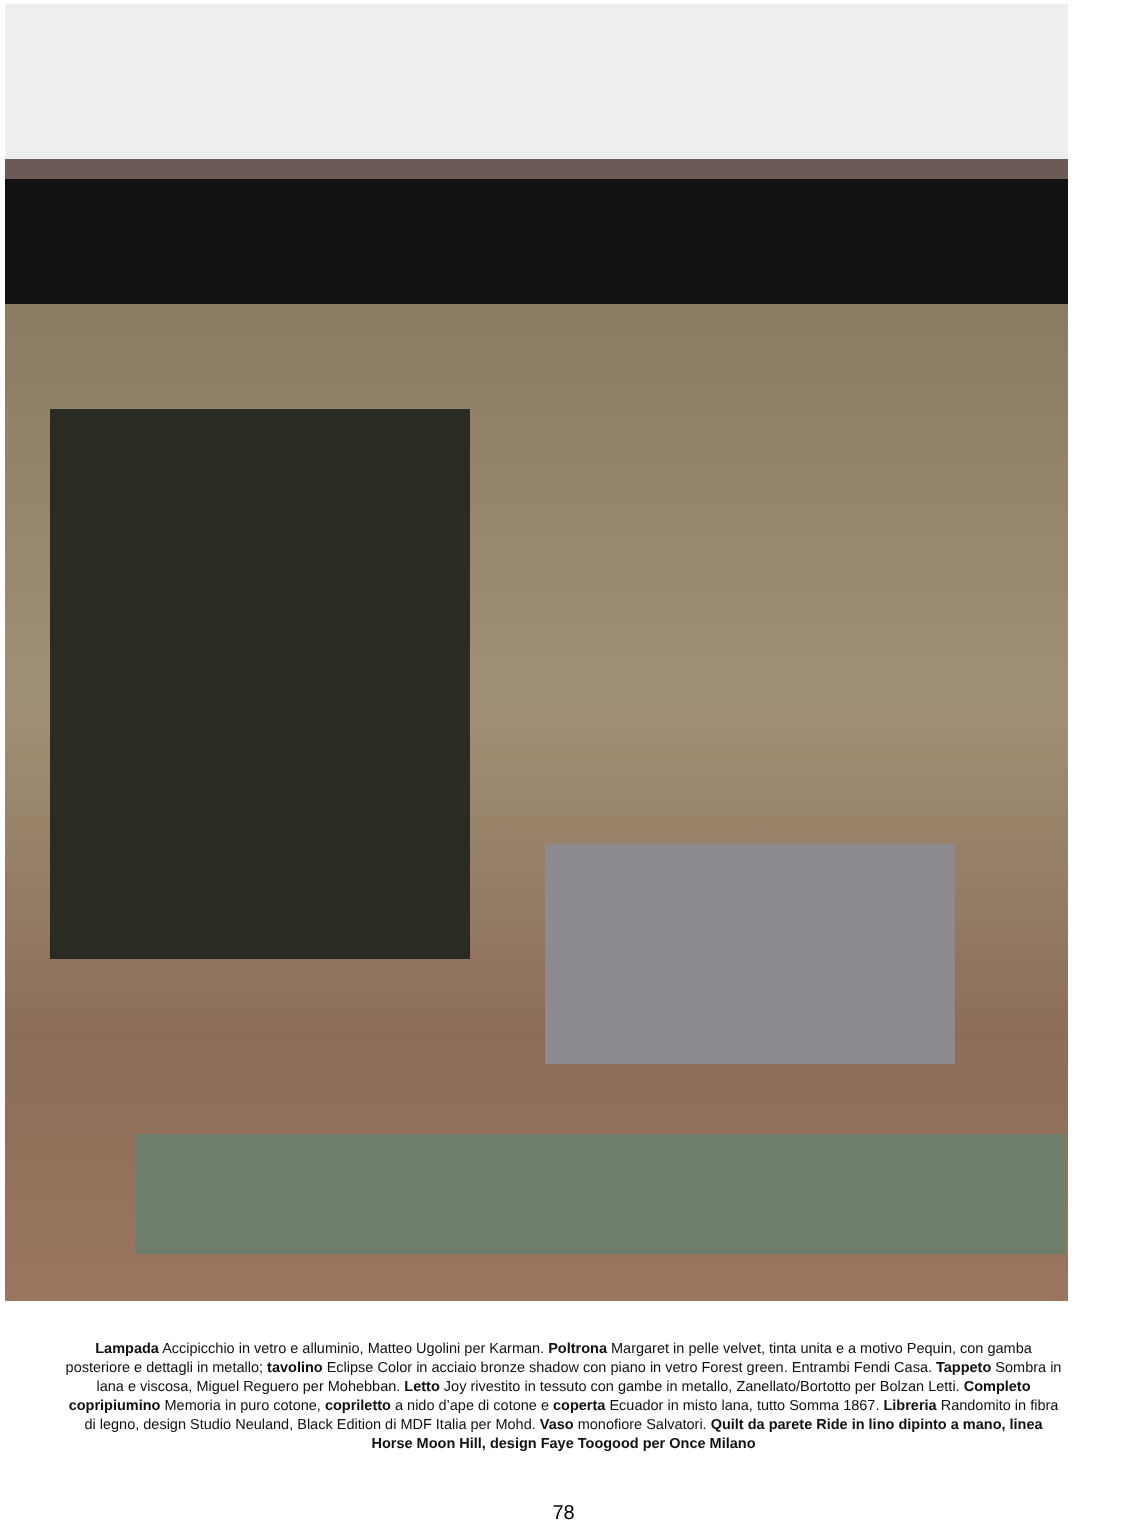Lampada Accipicchio in vetro e alluminio, Matteo Ugolini per Karman. Poltrona Margaret in pelle velvet, tinta unita e a motivo Pequin, con gamba posteriore e dettagli in metallo; tavolino Eclipse Color in acciaio bronze shadow con piano in vetro Forest green. Entrambi Fendi Casa. Tappeto Sombra in lana e viscosa, Miguel Reguero per Mohebban. Letto Joy rivestito in tessuto con gambe in metallo, Zanellato/Bortotto per Bolzan Letti. Completo copripiumino Memoria in puro cotone, copriletto a nido d’ape di cotone e coperta Ecuador in misto lana, tutto Somma 1867. Libreria Randomito in fibra di legno, design Studio Neuland, Black Edition di MDF Italia per Mohd. Vaso monofiore Salvatori. Quilt da parete Ride in lino dipinto a mano, linea Horse Moon Hill, design Faye Toogood per Once Milano
78